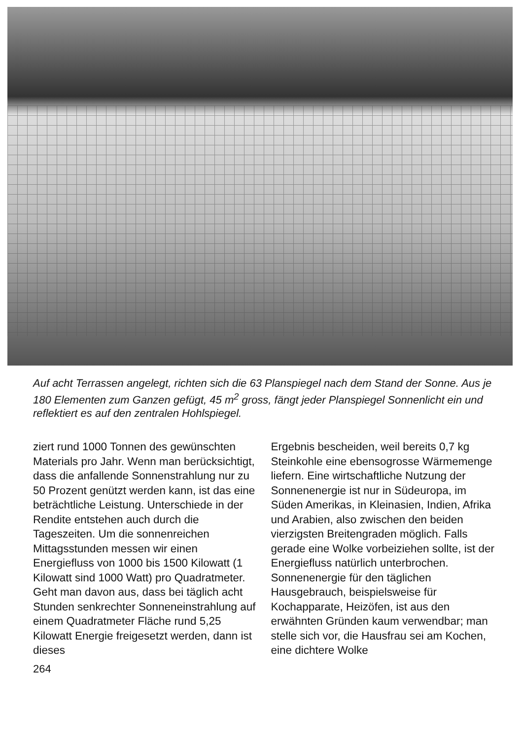Auf acht Terrassen angelegt, richten sich die 63 Planspiegel nach dem Stand der Sonne. Aus je 180 Elementen zum Ganzen gefügt, 45 m<sup>2</sup> gross, fängt jeder Planspiegel Sonnenlicht ein und reflektiert es auf den zentralen Hohlspiegel.
ziert rund 1000 Tonnen des gewünschten Materials pro Jahr. Wenn man berücksichtigt, dass die anfallende Sonnenstrahlung nur zu 50 Prozent genützt werden kann, ist das eine beträchtliche Leistung. Unterschiede in der Rendite entstehen auch durch die Tageszeiten. Um die sonnenreichen Mittagsstunden messen wir einen Energiefluss von 1000 bis 1500 Kilowatt (1 Kilowatt sind 1000 Watt) pro Quadratmeter. Geht man davon aus, dass bei täglich acht Stunden senkrechter Sonneneinstrahlung auf einem Quadratmeter Fläche rund 5,25 Kilowatt Energie freigesetzt werden, dann ist dieses
Ergebnis bescheiden, weil bereits 0,7 kg Steinkohle eine ebensogrosse Wärmemenge liefern. Eine wirtschaftliche Nutzung der Sonnenenergie ist nur in Südeuropa, im Süden Amerikas, in Kleinasien, Indien, Afrika und Arabien, also zwischen den beiden vierzigsten Breitengraden möglich. Falls gerade eine Wolke vorbeiziehen sollte, ist der Energiefluss natürlich unterbrochen.
Sonnenenergie für den täglichen Hausgebrauch, beispielsweise für Kochapparate, Heizöfen, ist aus den erwähnten Gründen kaum verwendbar; man stelle sich vor, die Hausfrau sei am Kochen, eine dichtere Wolke
264